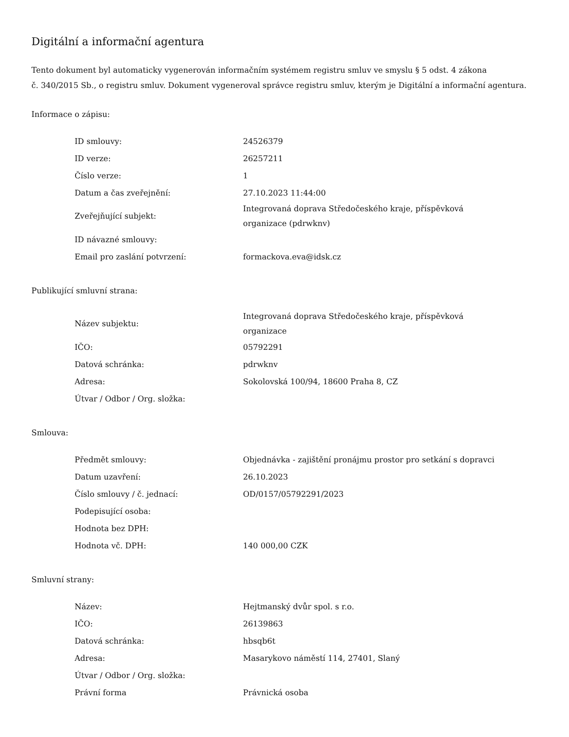Digitální a informační agentura
Tento dokument byl automaticky vygenerován informačním systémem registru smluv ve smyslu § 5 odst. 4 zákona
č. 340/2015 Sb., o registru smluv. Dokument vygeneroval správce registru smluv, kterým je Digitální a informační agentura.
Informace o zápisu:
| ID smlouvy: | 24526379 |
| ID verze: | 26257211 |
| Číslo verze: | 1 |
| Datum a čas zveřejnění: | 27.10.2023 11:44:00 |
| Zveřejňující subjekt: | Integrovaná doprava Středočeského kraje, příspěvková organizace (pdrwknv) |
| ID návazné smlouvy: | |
| Email pro zaslání potvrzení: | formackova.eva@idsk.cz |
Publikující smluvní strana:
| Název subjektu: | Integrovaná doprava Středočeského kraje, příspěvková organizace |
| IČO: | 05792291 |
| Datová schránka: | pdrwknv |
| Adresa: | Sokolovská 100/94, 18600 Praha 8, CZ |
| Útvar / Odbor / Org. složka: | |
Smlouva:
| Předmět smlouvy: | Objednávka - zajištění pronájmu prostor pro setkání s dopravci |
| Datum uzavření: | 26.10.2023 |
| Číslo smlouvy / č. jednací: | OD/0157/05792291/2023 |
| Podepisující osoba: | |
| Hodnota bez DPH: | |
| Hodnota vč. DPH: | 140 000,00 CZK |
Smluvní strany:
| Název: | Hejtmanský dvůr spol. s r.o. |
| IČO: | 26139863 |
| Datová schránka: | hbsqb6t |
| Adresa: | Masarykovo náměstí 114, 27401, Slaný |
| Útvar / Odbor / Org. složka: | |
| Právní forma | Právnická osoba |